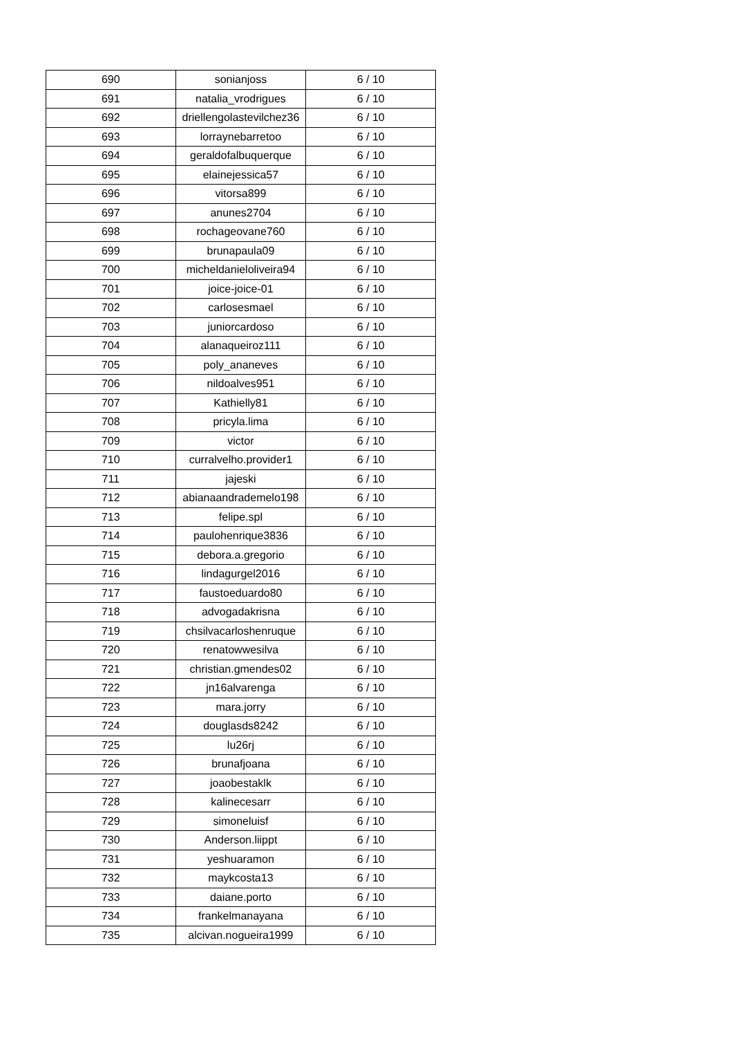| 690 | sonianjoss | 6 / 10 |
| 691 | natalia_vrodrigues | 6 / 10 |
| 692 | driellengolastevilchez36 | 6 / 10 |
| 693 | lorraynebarretoo | 6 / 10 |
| 694 | geraldofalbuquerque | 6 / 10 |
| 695 | elainejessica57 | 6 / 10 |
| 696 | vitorsa899 | 6 / 10 |
| 697 | anunes2704 | 6 / 10 |
| 698 | rochageovane760 | 6 / 10 |
| 699 | brunapaula09 | 6 / 10 |
| 700 | micheldanieloliveira94 | 6 / 10 |
| 701 | joice-joice-01 | 6 / 10 |
| 702 | carlosesmael | 6 / 10 |
| 703 | juniorcardoso | 6 / 10 |
| 704 | alanaqueiroz111 | 6 / 10 |
| 705 | poly_ananeves | 6 / 10 |
| 706 | nildoalves951 | 6 / 10 |
| 707 | Kathielly81 | 6 / 10 |
| 708 | pricyla.lima | 6 / 10 |
| 709 | victor | 6 / 10 |
| 710 | curralvelho.provider1 | 6 / 10 |
| 711 | jajeski | 6 / 10 |
| 712 | abianaandrademelo198 | 6 / 10 |
| 713 | felipe.spl | 6 / 10 |
| 714 | paulohenrique3836 | 6 / 10 |
| 715 | debora.a.gregorio | 6 / 10 |
| 716 | lindagurgel2016 | 6 / 10 |
| 717 | faustoeduardo80 | 6 / 10 |
| 718 | advogadakrisna | 6 / 10 |
| 719 | chsilvacarloshenruque | 6 / 10 |
| 720 | renatowwesilva | 6 / 10 |
| 721 | christian.gmendes02 | 6 / 10 |
| 722 | jn16alvarenga | 6 / 10 |
| 723 | mara.jorry | 6 / 10 |
| 724 | douglasds8242 | 6 / 10 |
| 725 | lu26rj | 6 / 10 |
| 726 | brunafjoana | 6 / 10 |
| 727 | joaobestaklk | 6 / 10 |
| 728 | kalinecesarr | 6 / 10 |
| 729 | simoneluisf | 6 / 10 |
| 730 | Anderson.liippt | 6 / 10 |
| 731 | yeshuaramon | 6 / 10 |
| 732 | maykcosta13 | 6 / 10 |
| 733 | daiane.porto | 6 / 10 |
| 734 | frankelmanayana | 6 / 10 |
| 735 | alcivan.nogueira1999 | 6 / 10 |